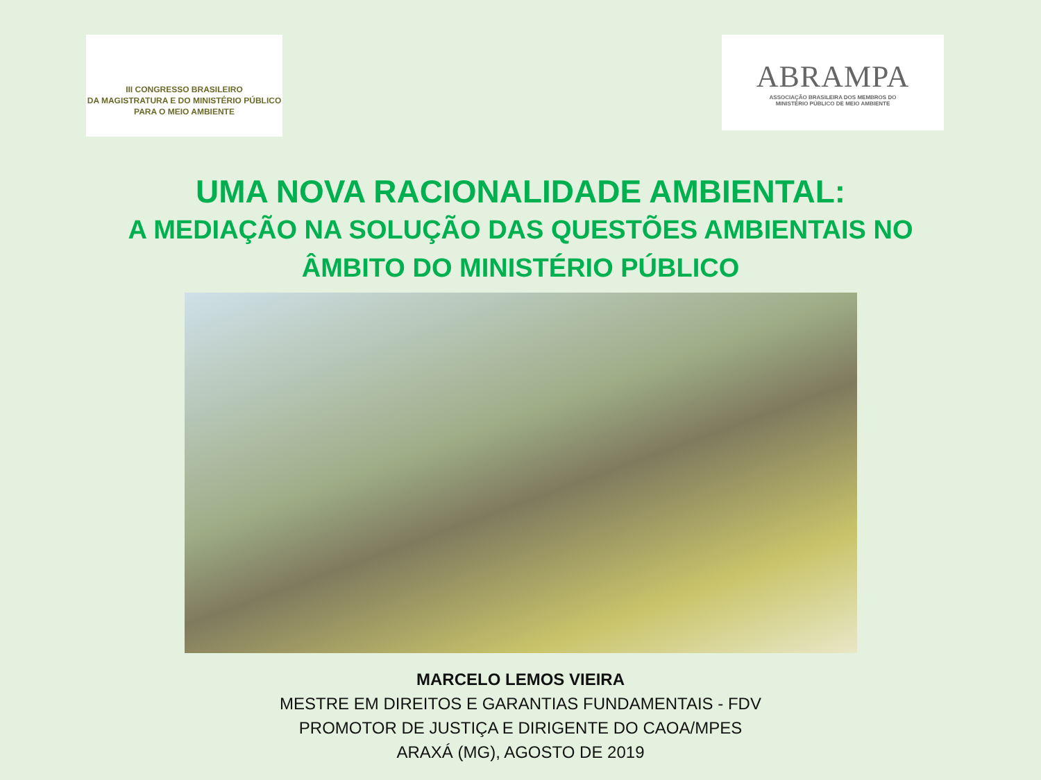III CONGRESSO BRASILEIRO
DA MAGISTRATURA E DO MINISTÉRIO PÚBLICO
PARA O MEIO AMBIENTE
ABRAMPA
ASSOCIAÇÃO BRASILEIRA DOS MEMBROS DO
MINISTÉRIO PÚBLICO DE MEIO AMBIENTE
UMA NOVA RACIONALIDADE AMBIENTAL:
A MEDIAÇÃO NA SOLUÇÃO DAS QUESTÕES AMBIENTAIS NO
ÂMBITO DO MINISTÉRIO PÚBLICO
MARCELO LEMOS VIEIRA
MESTRE EM DIREITOS E GARANTIAS FUNDAMENTAIS - FDV
PROMOTOR DE JUSTIÇA E DIRIGENTE DO CAOA/MPES
ARAXÁ (MG), AGOSTO DE 2019